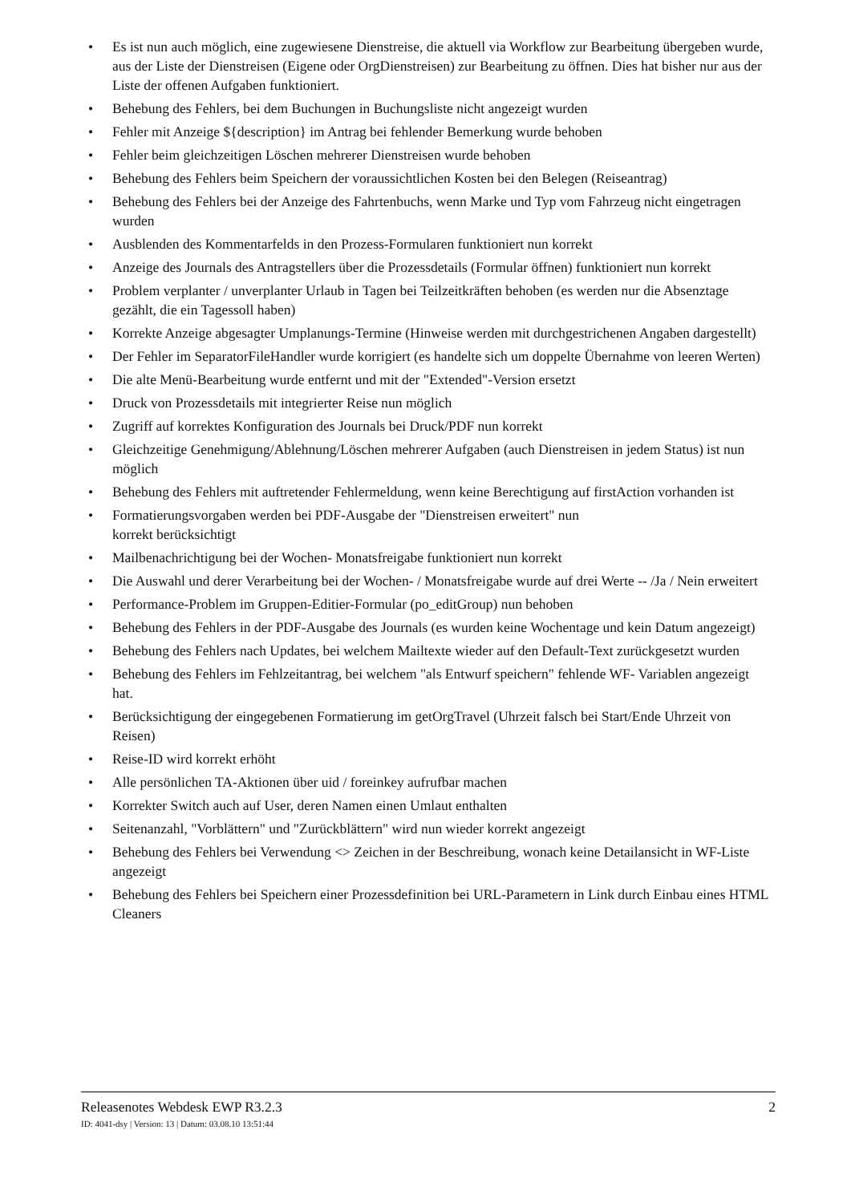• Es ist nun auch möglich, eine zugewiesene Dienstreise, die aktuell via Workflow zur Bearbeitung übergeben wurde, aus der Liste der Dienstreisen (Eigene oder OrgDienstreisen) zur Bearbeitung zu öffnen. Dies hat bisher nur aus der Liste der offenen Aufgaben funktioniert.
• Behebung des Fehlers, bei dem Buchungen in Buchungsliste nicht angezeigt wurden
• Fehler mit Anzeige ${description} im Antrag bei fehlender Bemerkung wurde behoben
• Fehler beim gleichzeitigen Löschen mehrerer Dienstreisen wurde behoben
• Behebung des Fehlers beim Speichern der voraussichtlichen Kosten bei den Belegen (Reiseantrag)
• Behebung des Fehlers bei der Anzeige des Fahrtenbuchs, wenn Marke und Typ vom Fahrzeug nicht eingetragen wurden
• Ausblenden des Kommentarfelds in den Prozess-Formularen funktioniert nun korrekt
• Anzeige des Journals des Antragstellers über die Prozessdetails (Formular öffnen) funktioniert nun korrekt
• Problem verplanter / unverplanter Urlaub in Tagen bei Teilzeitkräften behoben (es werden nur die Absenztage gezählt, die ein Tagessoll haben)
• Korrekte Anzeige abgesagter Umplanungs-Termine (Hinweise werden mit durchgestrichenen Angaben dargestellt)
• Der Fehler im SeparatorFileHandler wurde korrigiert (es handelte sich um doppelte Übernahme von leeren Werten)
• Die alte Menü-Bearbeitung wurde entfernt und mit der "Extended"-Version ersetzt
• Druck von Prozessdetails mit integrierter Reise nun möglich
• Zugriff auf korrektes Konfiguration des Journals bei Druck/PDF nun korrekt
• Gleichzeitige Genehmigung/Ablehnung/Löschen mehrerer Aufgaben (auch Dienstreisen in jedem Status) ist nun möglich
• Behebung des Fehlers mit auftretender Fehlermeldung, wenn keine Berechtigung auf firstAction vorhanden ist
• Formatierungsvorgaben werden bei PDF-Ausgabe der "Dienstreisen erweitert" nun
korrekt berücksichtigt
• Mailbenachrichtigung bei der Wochen- Monatsfreigabe funktioniert nun korrekt
• Die Auswahl und derer Verarbeitung bei der Wochen- / Monatsfreigabe wurde auf drei Werte -- /Ja / Nein erweitert
• Performance-Problem im Gruppen-Editier-Formular (po_editGroup) nun behoben
• Behebung des Fehlers in der PDF-Ausgabe des Journals (es wurden keine Wochentage und kein Datum angezeigt)
• Behebung des Fehlers nach Updates, bei welchem Mailtexte wieder auf den Default-Text zurückgesetzt wurden
• Behebung des Fehlers im Fehlzeitantrag, bei welchem "als Entwurf speichern" fehlende WF- Variablen angezeigt hat.
• Berücksichtigung der eingegebenen Formatierung im getOrgTravel (Uhrzeit falsch bei Start/Ende Uhrzeit von Reisen)
• Reise-ID wird korrekt erhöht
• Alle persönlichen TA-Aktionen über uid / foreinkey aufrufbar machen
• Korrekter Switch auch auf User, deren Namen einen Umlaut enthalten
• Seitenanzahl, "Vorblättern" und "Zurückblättern" wird nun wieder korrekt angezeigt
• Behebung des Fehlers bei Verwendung <> Zeichen in der Beschreibung, wonach keine Detailansicht in WF-Liste angezeigt
• Behebung des Fehlers bei Speichern einer Prozessdefinition bei URL-Parametern in Link durch Einbau eines HTML Cleaners
Releasenotes Webdesk EWP R3.2.3 2
ID: 4041-dsy | Version: 13 | Datum: 03.08.10 13:51:44